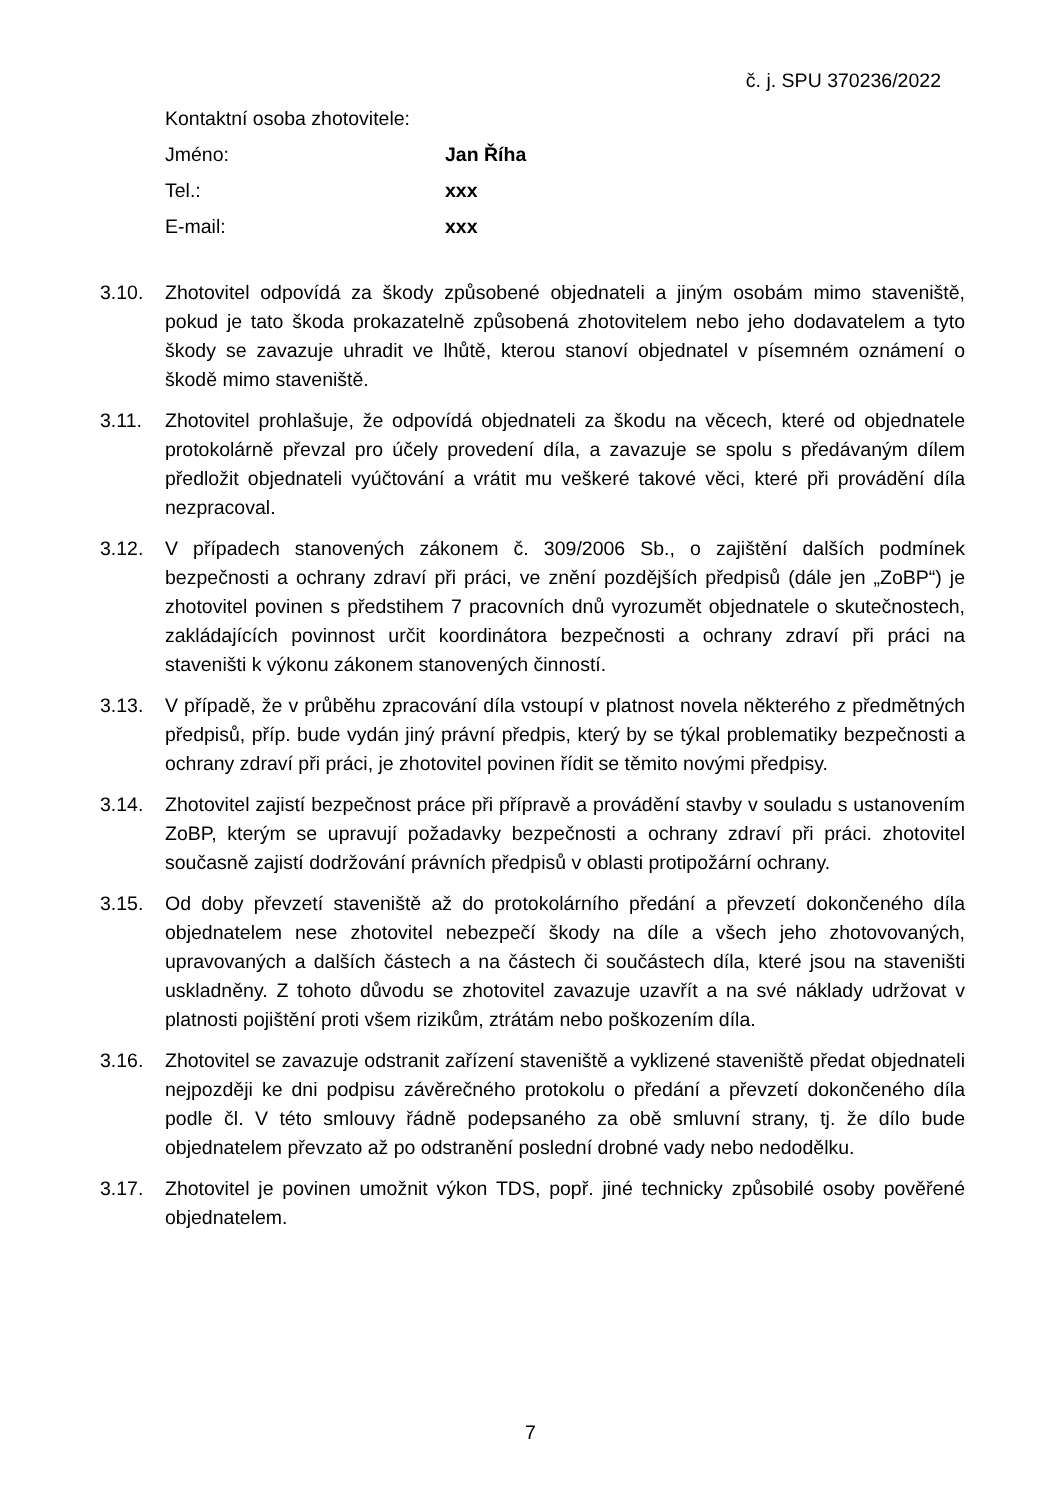č. j. SPU 370236/2022
Kontaktní osoba zhotovitele:
Jméno: Jan Říha
Tel.: xxx
E-mail: xxx
3.10. Zhotovitel odpovídá za škody způsobené objednateli a jiným osobám mimo staveniště, pokud je tato škoda prokazatelně způsobená zhotovitelem nebo jeho dodavatelem a tyto škody se zavazuje uhradit ve lhůtě, kterou stanoví objednatel v písemném oznámení o škodě mimo staveniště.
3.11. Zhotovitel prohlašuje, že odpovídá objednateli za škodu na věcech, které od objednatele protokolárně převzal pro účely provedení díla, a zavazuje se spolu s předávaným dílem předložit objednateli vyúčtování a vrátit mu veškeré takové věci, které při provádění díla nezpracoval.
3.12. V případech stanovených zákonem č. 309/2006 Sb., o zajištění dalších podmínek bezpečnosti a ochrany zdraví při práci, ve znění pozdějších předpisů (dále jen „ZoBP“) je zhotovitel povinen s předstihem 7 pracovních dnů vyrozumět objednatele o skutečnostech, zakládajících povinnost určit koordinátora bezpečnosti a ochrany zdraví při práci na staveništi k výkonu zákonem stanovených činností.
3.13. V případě, že v průběhu zpracování díla vstoupí v platnost novela některého z předmětných předpisů, příp. bude vydán jiný právní předpis, který by se týkal problematiky bezpečnosti a ochrany zdraví při práci, je zhotovitel povinen řídit se těmito novými předpisy.
3.14. Zhotovitel zajistí bezpečnost práce při přípravě a provádění stavby v souladu s ustanovením ZoBP, kterým se upravují požadavky bezpečnosti a ochrany zdraví při práci. zhotovitel současně zajistí dodržování právních předpisů v oblasti protipožární ochrany.
3.15. Od doby převzetí staveniště až do protokolárního předání a převzetí dokončeného díla objednatelem nese zhotovitel nebezpečí škody na díle a všech jeho zhotovovaných, upravovaných a dalších částech a na částech či součástech díla, které jsou na staveništi uskladněny. Z tohoto důvodu se zhotovitel zavazuje uzavřít a na své náklady udržovat v platnosti pojištění proti všem rizikům, ztrátám nebo poškozením díla.
3.16. Zhotovitel se zavazuje odstranit zařízení staveniště a vyklizené staveniště předat objednateli nejpozději ke dni podpisu závěrečného protokolu o předání a převzetí dokončeného díla podle čl. V této smlouvy řádně podepsaného za obě smluvní strany, tj. že dílo bude objednatelem převzato až po odstranění poslední drobné vady nebo nedodělku.
3.17. Zhotovitel je povinen umožnit výkon TDS, popř. jiné technicky způsobilé osoby pověřené objednatelem.
7